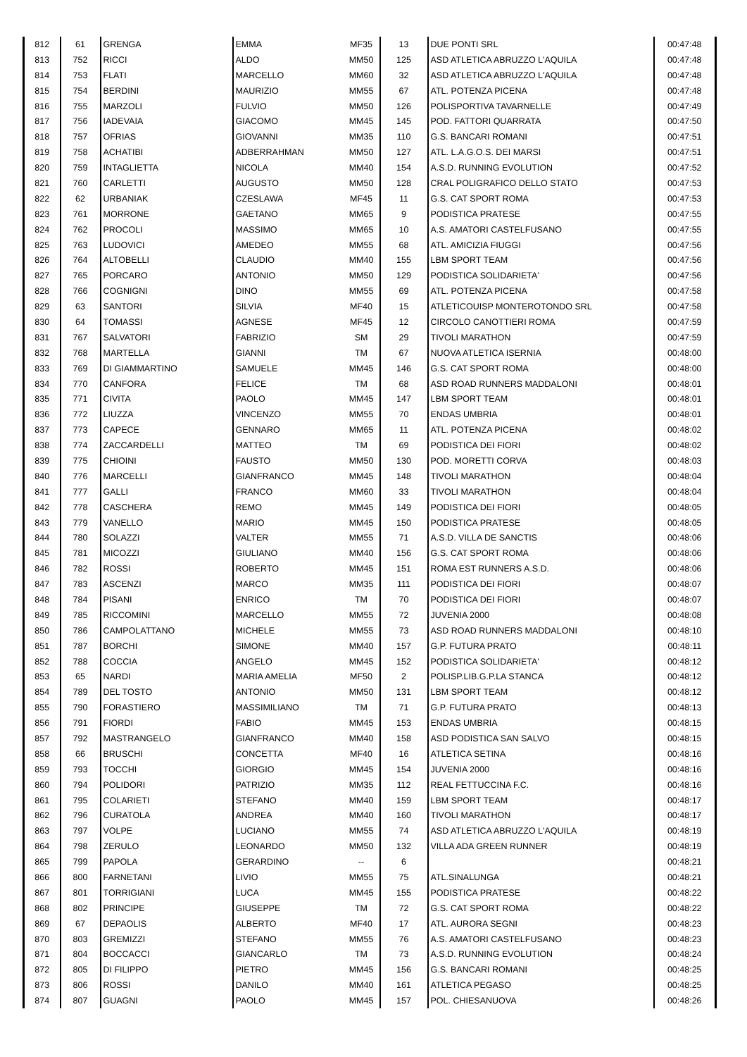| 812 | 61 | GRENGA | EMMA | MF35 | 13 | DUE PONTI SRL | 00:47:48 |
| 813 | 752 | RICCI | ALDO | MM50 | 125 | ASD ATLETICA ABRUZZO L'AQUILA | 00:47:48 |
| 814 | 753 | FLATI | MARCELLO | MM60 | 32 | ASD ATLETICA ABRUZZO L'AQUILA | 00:47:48 |
| 815 | 754 | BERDINI | MAURIZIO | MM55 | 67 | ATL. POTENZA PICENA | 00:47:48 |
| 816 | 755 | MARZOLI | FULVIO | MM50 | 126 | POLISPORTIVA TAVARNELLE | 00:47:49 |
| 817 | 756 | IADEVAIA | GIACOMO | MM45 | 145 | POD. FATTORI QUARRATA | 00:47:50 |
| 818 | 757 | OFRIAS | GIOVANNI | MM35 | 110 | G.S. BANCARI ROMANI | 00:47:51 |
| 819 | 758 | ACHATIBI | ADBERRAHMAN | MM50 | 127 | ATL. L.A.G.O.S. DEI MARSI | 00:47:51 |
| 820 | 759 | INTAGLIETTA | NICOLA | MM40 | 154 | A.S.D. RUNNING EVOLUTION | 00:47:52 |
| 821 | 760 | CARLETTI | AUGUSTO | MM50 | 128 | CRAL POLIGRAFICO DELLO STATO | 00:47:53 |
| 822 | 62 | URBANIAK | CZESLAWA | MF45 | 11 | G.S. CAT SPORT ROMA | 00:47:53 |
| 823 | 761 | MORRONE | GAETANO | MM65 | 9 | PODISTICA PRATESE | 00:47:55 |
| 824 | 762 | PROCOLI | MASSIMO | MM65 | 10 | A.S. AMATORI CASTELFUSANO | 00:47:55 |
| 825 | 763 | LUDOVICI | AMEDEO | MM55 | 68 | ATL. AMICIZIA FIUGGI | 00:47:56 |
| 826 | 764 | ALTOBELLI | CLAUDIO | MM40 | 155 | LBM SPORT TEAM | 00:47:56 |
| 827 | 765 | PORCARO | ANTONIO | MM50 | 129 | PODISTICA SOLIDARIETA' | 00:47:56 |
| 828 | 766 | COGNIGNI | DINO | MM55 | 69 | ATL. POTENZA PICENA | 00:47:58 |
| 829 | 63 | SANTORI | SILVIA | MF40 | 15 | ATLETICOUISP MONTEROTONDO SRL | 00:47:58 |
| 830 | 64 | TOMASSI | AGNESE | MF45 | 12 | CIRCOLO CANOTTIERI ROMA | 00:47:59 |
| 831 | 767 | SALVATORI | FABRIZIO | SM | 29 | TIVOLI MARATHON | 00:47:59 |
| 832 | 768 | MARTELLA | GIANNI | TM | 67 | NUOVA ATLETICA ISERNIA | 00:48:00 |
| 833 | 769 | DI GIAMMARTINO | SAMUELE | MM45 | 146 | G.S. CAT SPORT ROMA | 00:48:00 |
| 834 | 770 | CANFORA | FELICE | TM | 68 | ASD ROAD RUNNERS MADDALONI | 00:48:01 |
| 835 | 771 | CIVITA | PAOLO | MM45 | 147 | LBM SPORT TEAM | 00:48:01 |
| 836 | 772 | LIUZZA | VINCENZO | MM55 | 70 | ENDAS UMBRIA | 00:48:01 |
| 837 | 773 | CAPECE | GENNARO | MM65 | 11 | ATL. POTENZA PICENA | 00:48:02 |
| 838 | 774 | ZACCARDELLI | MATTEO | TM | 69 | PODISTICA DEI FIORI | 00:48:02 |
| 839 | 775 | CHIOINI | FAUSTO | MM50 | 130 | POD. MORETTI CORVA | 00:48:03 |
| 840 | 776 | MARCELLI | GIANFRANCO | MM45 | 148 | TIVOLI MARATHON | 00:48:04 |
| 841 | 777 | GALLI | FRANCO | MM60 | 33 | TIVOLI MARATHON | 00:48:04 |
| 842 | 778 | CASCHERA | REMO | MM45 | 149 | PODISTICA DEI FIORI | 00:48:05 |
| 843 | 779 | VANELLO | MARIO | MM45 | 150 | PODISTICA PRATESE | 00:48:05 |
| 844 | 780 | SOLAZZI | VALTER | MM55 | 71 | A.S.D. VILLA DE SANCTIS | 00:48:06 |
| 845 | 781 | MICOZZI | GIULIANO | MM40 | 156 | G.S. CAT SPORT ROMA | 00:48:06 |
| 846 | 782 | ROSSI | ROBERTO | MM45 | 151 | ROMA EST RUNNERS A.S.D. | 00:48:06 |
| 847 | 783 | ASCENZI | MARCO | MM35 | 111 | PODISTICA DEI FIORI | 00:48:07 |
| 848 | 784 | PISANI | ENRICO | TM | 70 | PODISTICA DEI FIORI | 00:48:07 |
| 849 | 785 | RICCOMINI | MARCELLO | MM55 | 72 | JUVENIA 2000 | 00:48:08 |
| 850 | 786 | CAMPOLATTANO | MICHELE | MM55 | 73 | ASD ROAD RUNNERS MADDALONI | 00:48:10 |
| 851 | 787 | BORCHI | SIMONE | MM40 | 157 | G.P. FUTURA PRATO | 00:48:11 |
| 852 | 788 | COCCIA | ANGELO | MM45 | 152 | PODISTICA SOLIDARIETA' | 00:48:12 |
| 853 | 65 | NARDI | MARIA AMELIA | MF50 | 2 | POLISP.LIB.G.P.LA STANCA | 00:48:12 |
| 854 | 789 | DEL TOSTO | ANTONIO | MM50 | 131 | LBM SPORT TEAM | 00:48:12 |
| 855 | 790 | FORASTIERO | MASSIMILIANO | TM | 71 | G.P. FUTURA PRATO | 00:48:13 |
| 856 | 791 | FIORDI | FABIO | MM45 | 153 | ENDAS UMBRIA | 00:48:15 |
| 857 | 792 | MASTRANGELO | GIANFRANCO | MM40 | 158 | ASD PODISTICA SAN SALVO | 00:48:15 |
| 858 | 66 | BRUSCHI | CONCETTA | MF40 | 16 | ATLETICA SETINA | 00:48:16 |
| 859 | 793 | TOCCHI | GIORGIO | MM45 | 154 | JUVENIA 2000 | 00:48:16 |
| 860 | 794 | POLIDORI | PATRIZIO | MM35 | 112 | REAL FETTUCCINA F.C. | 00:48:16 |
| 861 | 795 | COLARIETI | STEFANO | MM40 | 159 | LBM SPORT TEAM | 00:48:17 |
| 862 | 796 | CURATOLA | ANDREA | MM40 | 160 | TIVOLI MARATHON | 00:48:17 |
| 863 | 797 | VOLPE | LUCIANO | MM55 | 74 | ASD ATLETICA ABRUZZO L'AQUILA | 00:48:19 |
| 864 | 798 | ZERULO | LEONARDO | MM50 | 132 | VILLA ADA GREEN RUNNER | 00:48:19 |
| 865 | 799 | PAPOLA | GERARDINO | -- | 6 | | 00:48:21 |
| 866 | 800 | FARNETANI | LIVIO | MM55 | 75 | ATL.SINALUNGA | 00:48:21 |
| 867 | 801 | TORRIGIANI | LUCA | MM45 | 155 | PODISTICA PRATESE | 00:48:22 |
| 868 | 802 | PRINCIPE | GIUSEPPE | TM | 72 | G.S. CAT SPORT ROMA | 00:48:22 |
| 869 | 67 | DEPAOLIS | ALBERTO | MF40 | 17 | ATL. AURORA SEGNI | 00:48:23 |
| 870 | 803 | GREMIZZI | STEFANO | MM55 | 76 | A.S. AMATORI CASTELFUSANO | 00:48:23 |
| 871 | 804 | BOCCACCI | GIANCARLO | TM | 73 | A.S.D. RUNNING EVOLUTION | 00:48:24 |
| 872 | 805 | DI FILIPPO | PIETRO | MM45 | 156 | G.S. BANCARI ROMANI | 00:48:25 |
| 873 | 806 | ROSSI | DANILO | MM40 | 161 | ATLETICA PEGASO | 00:48:25 |
| 874 | 807 | GUAGNI | PAOLO | MM45 | 157 | POL. CHIESANUOVA | 00:48:26 |